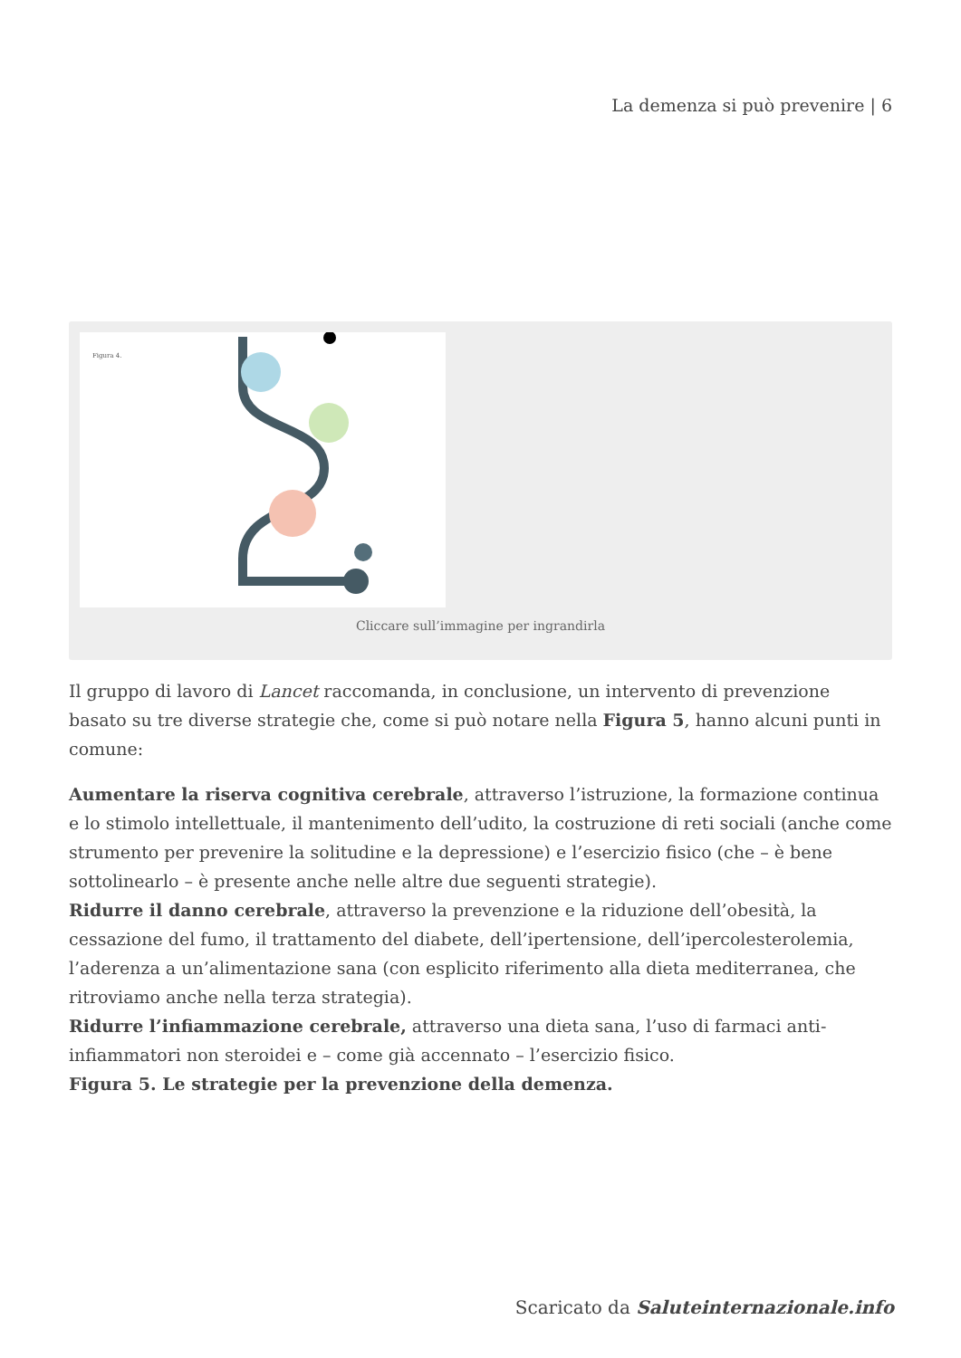La demenza si può prevenire | 6
Figura 4.
Cliccare sull’immagine per ingrandirla
Il gruppo di lavoro di Lancet raccomanda, in conclusione, un intervento di prevenzione basato su tre diverse strategie che, come si può notare nella Figura 5, hanno alcuni punti in comune:
Aumentare la riserva cognitiva cerebrale, attraverso l’istruzione, la formazione continua e lo stimolo intellettuale, il mantenimento dell’udito, la costruzione di reti sociali (anche come strumento per prevenire la solitudine e la depressione) e l’esercizio fisico (che – è bene sottolinearlo – è presente anche nelle altre due seguenti strategie).
Ridurre il danno cerebrale, attraverso la prevenzione e la riduzione dell’obesità, la cessazione del fumo, il trattamento del diabete, dell’ipertensione, dell’ipercolesterolemia, l’aderenza a un’alimentazione sana (con esplicito riferimento alla dieta mediterranea, che ritroviamo anche nella terza strategia).
Ridurre l’infiammazione cerebrale, attraverso una dieta sana, l’uso di farmaci anti-infiammatori non steroidei e – come già accennato – l’esercizio fisico.
Figura 5. Le strategie per la prevenzione della demenza.
Scaricato da Saluteinternazionale.info